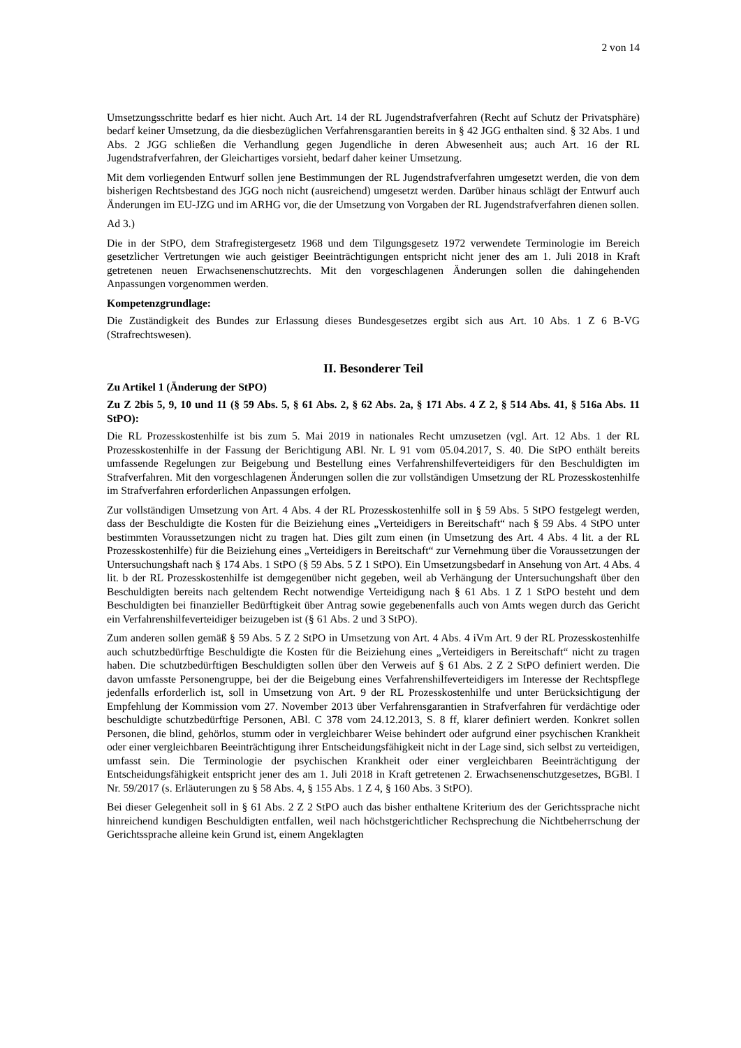2 von 14
Umsetzungsschritte bedarf es hier nicht. Auch Art. 14 der RL Jugendstrafverfahren (Recht auf Schutz der Privatsphäre) bedarf keiner Umsetzung, da die diesbezüglichen Verfahrensgarantien bereits in § 42 JGG enthalten sind. § 32 Abs. 1 und Abs. 2 JGG schließen die Verhandlung gegen Jugendliche in deren Abwesenheit aus; auch Art. 16 der RL Jugendstrafverfahren, der Gleichartiges vorsieht, bedarf daher keiner Umsetzung.
Mit dem vorliegenden Entwurf sollen jene Bestimmungen der RL Jugendstrafverfahren umgesetzt werden, die von dem bisherigen Rechtsbestand des JGG noch nicht (ausreichend) umgesetzt werden. Darüber hinaus schlägt der Entwurf auch Änderungen im EU-JZG und im ARHG vor, die der Umsetzung von Vorgaben der RL Jugendstrafverfahren dienen sollen.
Ad 3.)
Die in der StPO, dem Strafregistergesetz 1968 und dem Tilgungsgesetz 1972 verwendete Terminologie im Bereich gesetzlicher Vertretungen wie auch geistiger Beeinträchtigungen entspricht nicht jener des am 1. Juli 2018 in Kraft getretenen neuen Erwachsenenschutzrechts. Mit den vorgeschlagenen Änderungen sollen die dahingehenden Anpassungen vorgenommen werden.
Kompetenzgrundlage:
Die Zuständigkeit des Bundes zur Erlassung dieses Bundesgesetzes ergibt sich aus Art. 10 Abs. 1 Z 6 B-VG (Strafrechtswesen).
II. Besonderer Teil
Zu Artikel 1 (Änderung der StPO)
Zu Z 2bis 5, 9, 10 und 11 (§ 59 Abs. 5, § 61 Abs. 2, § 62 Abs. 2a, § 171 Abs. 4 Z 2, § 514 Abs. 41, § 516a Abs. 11 StPO):
Die RL Prozesskostenhilfe ist bis zum 5. Mai 2019 in nationales Recht umzusetzen (vgl. Art. 12 Abs. 1 der RL Prozesskostenhilfe in der Fassung der Berichtigung ABl. Nr. L 91 vom 05.04.2017, S. 40. Die StPO enthält bereits umfassende Regelungen zur Beigebung und Bestellung eines Verfahrenshilfeverteidigers für den Beschuldigten im Strafverfahren. Mit den vorgeschlagenen Änderungen sollen die zur vollständigen Umsetzung der RL Prozesskostenhilfe im Strafverfahren erforderlichen Anpassungen erfolgen.
Zur vollständigen Umsetzung von Art. 4 Abs. 4 der RL Prozesskostenhilfe soll in § 59 Abs. 5 StPO festgelegt werden, dass der Beschuldigte die Kosten für die Beiziehung eines „Verteidigers in Bereitschaft“ nach § 59 Abs. 4 StPO unter bestimmten Voraussetzungen nicht zu tragen hat. Dies gilt zum einen (in Umsetzung des Art. 4 Abs. 4 lit. a der RL Prozesskostenhilfe) für die Beiziehung eines „Verteidigers in Bereitschaft“ zur Vernehmung über die Voraussetzungen der Untersuchungshaft nach § 174 Abs. 1 StPO (§ 59 Abs. 5 Z 1 StPO). Ein Umsetzungsbedarf in Ansehung von Art. 4 Abs. 4 lit. b der RL Prozesskostenhilfe ist demgegenüber nicht gegeben, weil ab Verhängung der Untersuchungshaft über den Beschuldigten bereits nach geltendem Recht notwendige Verteidigung nach § 61 Abs. 1 Z 1 StPO besteht und dem Beschuldigten bei finanzieller Bedürftigkeit über Antrag sowie gegebenenfalls auch von Amts wegen durch das Gericht ein Verfahrenshilfeverteidiger beizugeben ist (§ 61 Abs. 2 und 3 StPO).
Zum anderen sollen gemäß § 59 Abs. 5 Z 2 StPO in Umsetzung von Art. 4 Abs. 4 iVm Art. 9 der RL Prozesskostenhilfe auch schutzbedürftige Beschuldigte die Kosten für die Beiziehung eines „Verteidigers in Bereitschaft“ nicht zu tragen haben. Die schutzbedürftigen Beschuldigten sollen über den Verweis auf § 61 Abs. 2 Z 2 StPO definiert werden. Die davon umfasste Personengruppe, bei der die Beigebung eines Verfahrenshilfeverteidigers im Interesse der Rechtspflege jedenfalls erforderlich ist, soll in Umsetzung von Art. 9 der RL Prozesskostenhilfe und unter Berücksichtigung der Empfehlung der Kommission vom 27. November 2013 über Verfahrensgarantien in Strafverfahren für verdächtige oder beschuldigte schutzbedürftige Personen, ABl. C 378 vom 24.12.2013, S. 8 ff, klarer definiert werden. Konkret sollen Personen, die blind, gehörlos, stumm oder in vergleichbarer Weise behindert oder aufgrund einer psychischen Krankheit oder einer vergleichbaren Beeinträchtigung ihrer Entscheidungsfähigkeit nicht in der Lage sind, sich selbst zu verteidigen, umfasst sein. Die Terminologie der psychischen Krankheit oder einer vergleichbaren Beeinträchtigung der Entscheidungsfähigkeit entspricht jener des am 1. Juli 2018 in Kraft getretenen 2. Erwachsenenschutzgesetzes, BGBl. I Nr. 59/2017 (s. Erläuterungen zu § 58 Abs. 4, § 155 Abs. 1 Z 4, § 160 Abs. 3 StPO).
Bei dieser Gelegenheit soll in § 61 Abs. 2 Z 2 StPO auch das bisher enthaltene Kriterium des der Gerichtssprache nicht hinreichend kundigen Beschuldigten entfallen, weil nach höchstgerichtlicher Rechsprechung die Nichtbeherrschung der Gerichtssprache alleine kein Grund ist, einem Angeklagten